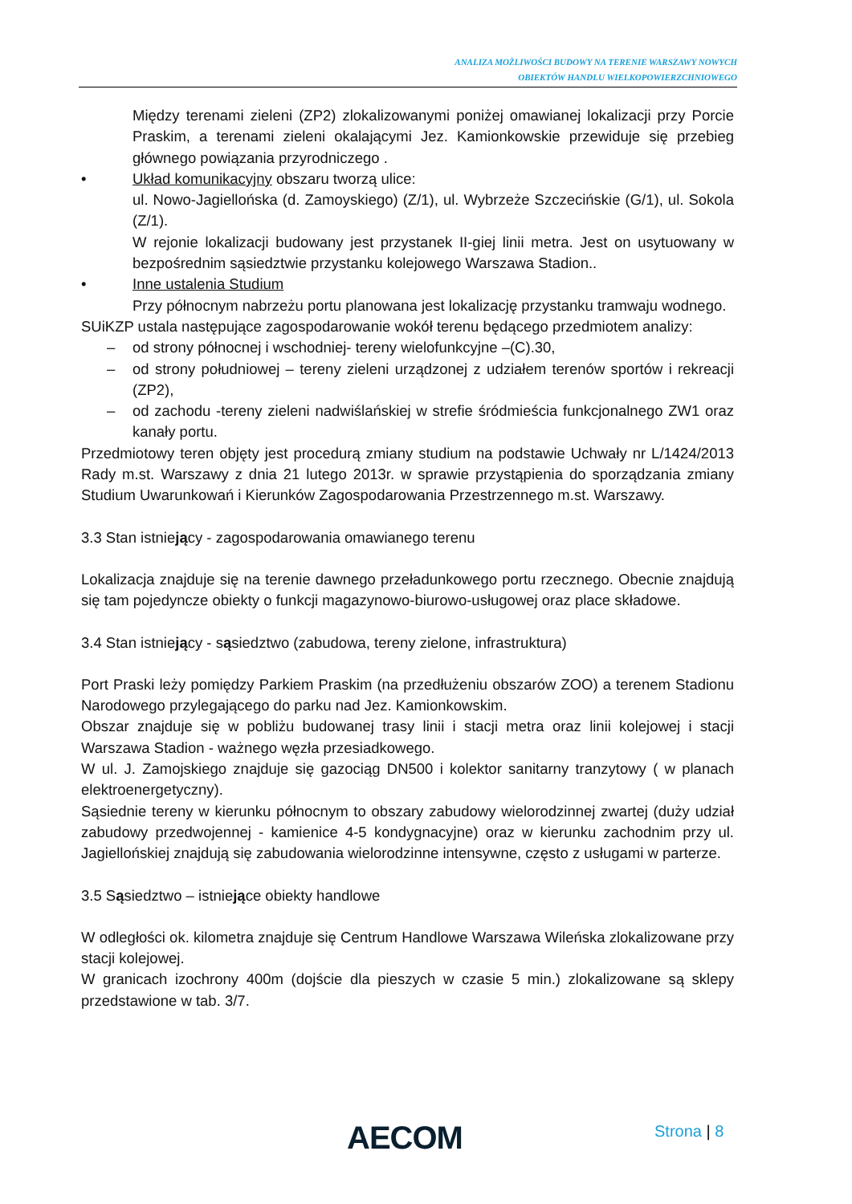ANALIZA MOŻLIWOŚCI BUDOWY NA TERENIE WARSZAWY NOWYCH
OBIEKTÓW HANDLU WIELKOPOWIERZCHNIOWEGO
Między terenami zieleni (ZP2) zlokalizowanymi poniżej omawianej lokalizacji przy Porcie Praskim, a terenami zieleni okalającymi Jez. Kamionkowskie przewiduje się przebieg głównego powiązania przyrodniczego .
• Układ komunikacyjny obszaru tworzą ulice:
ul. Nowo-Jagiellońska (d. Zamoyskiego) (Z/1), ul. Wybrzeże Szczecińskie (G/1), ul. Sokola (Z/1).
W rejonie lokalizacji budowany jest przystanek II-giej linii metra. Jest on usytuowany w bezpośrednim sąsiedztwie przystanku kolejowego Warszawa Stadion..
• Inne ustalenia Studium
Przy północnym nabrzeżu portu planowana jest lokalizację przystanku tramwaju wodnego.
SUiKZP ustala następujące zagospodarowanie wokół terenu będącego przedmiotem analizy:
– od strony północnej i wschodniej- tereny wielofunkcyjne –(C).30,
– od strony południowej – tereny zieleni urządzonej z udziałem terenów sportów i rekreacji (ZP2),
– od zachodu -tereny zieleni nadwiślańskiej w strefie śródmieścia funkcjonalnego ZW1 oraz kanały portu.
Przedmiotowy teren objęty jest procedurą zmiany studium na podstawie Uchwały nr L/1424/2013 Rady m.st. Warszawy z dnia 21 lutego 2013r. w sprawie przystąpienia do sporządzania zmiany Studium Uwarunkowań i Kierunków Zagospodarowania Przestrzennego m.st. Warszawy.
3.3 Stan istniejący - zagospodarowania omawianego terenu
Lokalizacja znajduje się na terenie dawnego przeładunkowego portu rzecznego. Obecnie znajdują się tam pojedyncze obiekty o funkcji magazynowo-biurowo-usługowej oraz place składowe.
3.4 Stan istniejący - sąsiedztwo (zabudowa, tereny zielone, infrastruktura)
Port Praski leży pomiędzy Parkiem Praskim (na przedłużeniu obszarów ZOO) a terenem Stadionu Narodowego przylegającego do parku nad Jez. Kamionkowskim.
Obszar znajduje się w pobliżu budowanej trasy linii i stacji metra oraz linii kolejowej i stacji Warszawa Stadion - ważnego węzła przesiadkowego.
W ul. J. Zamojskiego znajduje się gazociąg DN500 i kolektor sanitarny tranzytowy ( w planach elektroenergetyczny).
Sąsiednie tereny w kierunku północnym to obszary zabudowy wielorodzinnej zwartej (duży udział zabudowy przedwojennej - kamienice 4-5 kondygnacyjne) oraz w kierunku zachodnim przy ul. Jagiellońskiej znajdują się zabudowania wielorodzinne intensywne, często z usługami w parterze.
3.5 Sąsiedztwo – istniejące obiekty handlowe
W odległości ok. kilometra znajduje się Centrum Handlowe Warszawa Wileńska zlokalizowane przy stacji kolejowej.
W granicach izochrony 400m (dojście dla pieszych w czasie 5 min.) zlokalizowane są sklepy przedstawione w tab. 3/7.
AECOM Strona | 8